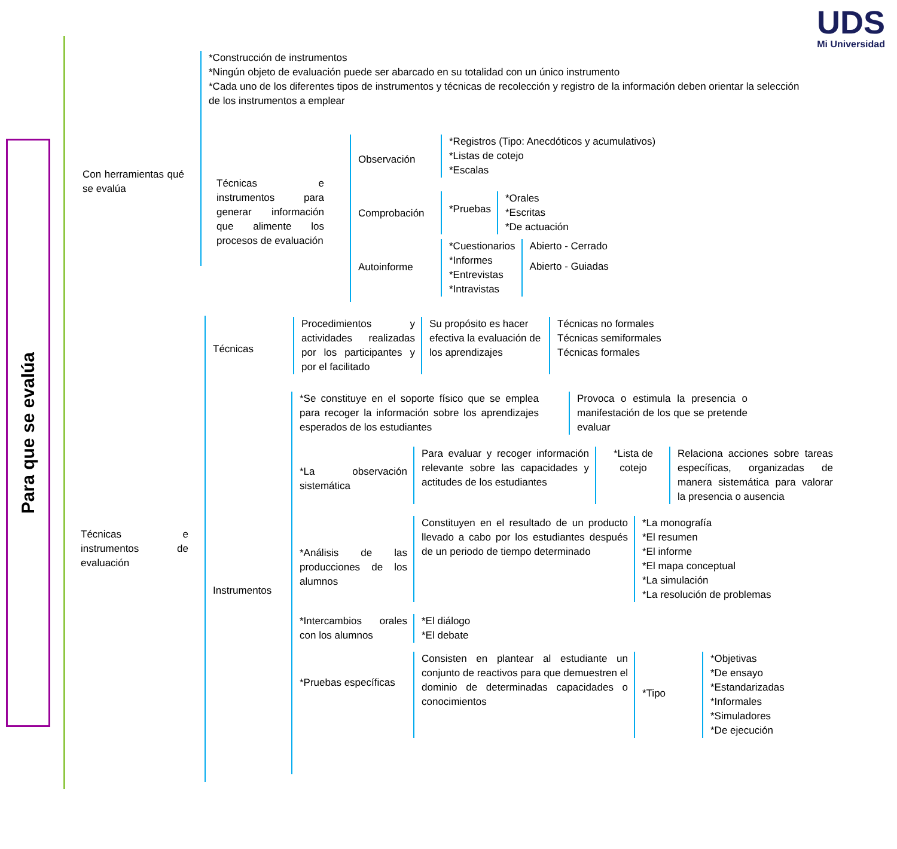Para que se evalúa
UDS
Mi Universidad
Con herramientas qué se evalúa
*Construcción de instrumentos
*Ningún objeto de evaluación puede ser abarcado en su totalidad con un único instrumento
*Cada uno de los diferentes tipos de instrumentos y técnicas de recolección y registro de la información deben orientar la selección de los instrumentos a emplear
Técnicas e instrumentos para generar información que alimente los procesos de evaluación
Observación
Comprobación
Autoinforme
*Registros (Tipo: Anecdóticos y acumulativos)
*Listas de cotejo
*Escalas
*Pruebas
*Orales
*Escritas
*De actuación
*Cuestionarios
*Informes
*Entrevistas
*Intravistas
Abierto - Cerrado
Abierto - Guiadas
Técnicas e instrumentos de evaluación
Técnicas
Instrumentos
Procedimientos y actividades realizadas por los participantes y por el facilitado
Su propósito es hacer efectiva la evaluación de los aprendizajes
Técnicas no formales
Técnicas semiformales
Técnicas formales
*Se constituye en el soporte físico que se emplea para recoger la información sobre los aprendizajes esperados de los estudiantes
Provoca o estimula la presencia o manifestación de los que se pretende evaluar
*La observación sistemática
Para evaluar y recoger información relevante sobre las capacidades y actitudes de los estudiantes
*Lista de cotejo
Relaciona acciones sobre tareas específicas, organizadas de manera sistemática para valorar la presencia o ausencia
*Análisis de las producciones de los alumnos
Constituyen en el resultado de un producto llevado a cabo por los estudiantes después de un periodo de tiempo determinado
*La monografía
*El resumen
*El informe
*El mapa conceptual
*La simulación
*La resolución de problemas
*Intercambios orales con los alumnos
*El diálogo
*El debate
*Pruebas específicas
Consisten en plantear al estudiante un conjunto de reactivos para que demuestren el dominio de determinadas capacidades o conocimientos
*Tipo
*Objetivas
*De ensayo
*Estandarizadas
*Informales
*Simuladores
*De ejecución